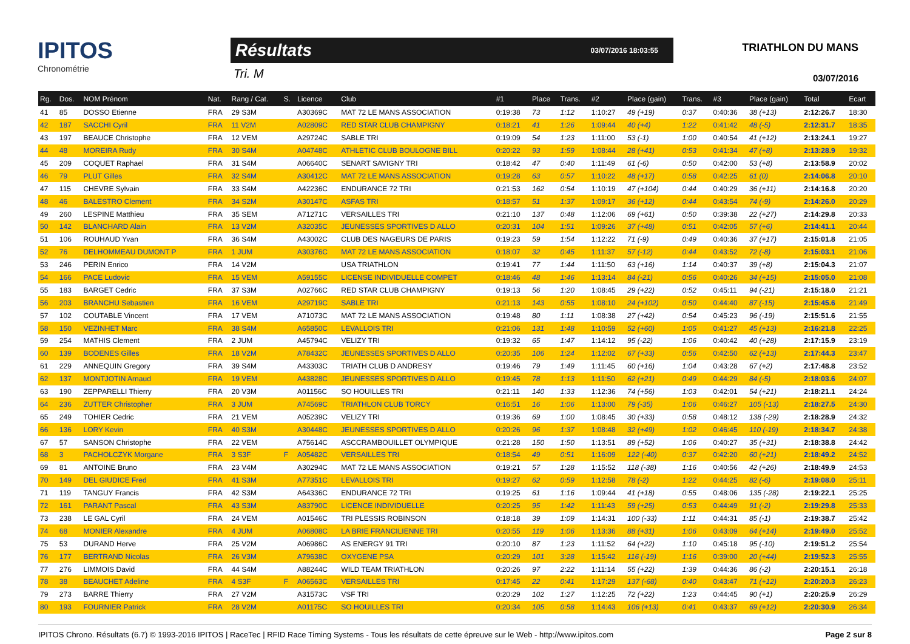IPITOS
Chronométrie
Résultats 03/07/2016 18:03:55
Tri. M
TRIATHLON DU MANS
03/07/2016
| Rg. | Dos. | NOM Prénom | Nat. | Rang / Cat. | S. | Licence | Club | #1 | Place | Trans. | #2 | Place (gain) | Trans. | #3 | Place (gain) | Total | Ecart |
| --- | --- | --- | --- | --- | --- | --- | --- | --- | --- | --- | --- | --- | --- | --- | --- | --- | --- |
| 41 | 85 | DOSSO Etienne | FRA | 29 S3M | | A30369C | MAT 72 LE MANS ASSOCIATION | 0:19:38 | 73 | 1:12 | 1:10:27 | 49 (+19) | 0:37 | 0:40:36 | 38 (+13) | 2:12:26.7 | 18:30 |
| 42 | 187 | SACCHI Cyril | FRA | 11 V2M | | A02809C | RED STAR CLUB CHAMPIGNY | 0:18:21 | 41 | 1:26 | 1:09:44 | 40 (+4) | 1:22 | 0:41:42 | 48 (-5) | 2:12:31.7 | 18:35 |
| 43 | 197 | BEAUCE Christophe | FRA | 12 VEM | | A29724C | SABLE TRI | 0:19:09 | 54 | 1:23 | 1:11:00 | 53 (-1) | 1:00 | 0:40:54 | 41 (+12) | 2:13:24.1 | 19:27 |
| 44 | 48 | MOREIRA Rudy | FRA | 30 S4M | | A04748C | ATHLETIC CLUB BOULOGNE BILL | 0:20:22 | 93 | 1:59 | 1:08:44 | 28 (+41) | 0:53 | 0:41:34 | 47 (+8) | 2:13:28.9 | 19:32 |
| 45 | 209 | COQUET Raphael | FRA | 31 S4M | | A06640C | SENART SAVIGNY TRI | 0:18:42 | 47 | 0:40 | 1:11:49 | 61 (-6) | 0:50 | 0:42:00 | 53 (+8) | 2:13:58.9 | 20:02 |
| 46 | 79 | PLUT Gilles | FRA | 32 S4M | | A30412C | MAT 72 LE MANS ASSOCIATION | 0:19:28 | 63 | 0:57 | 1:10:22 | 48 (+17) | 0:58 | 0:42:25 | 61 (0) | 2:14:06.8 | 20:10 |
| 47 | 115 | CHEVRE Sylvain | FRA | 33 S4M | | A42236C | ENDURANCE 72 TRI | 0:21:53 | 162 | 0:54 | 1:10:19 | 47 (+104) | 0:44 | 0:40:29 | 36 (+11) | 2:14:16.8 | 20:20 |
| 48 | 46 | BALESTRO Clement | FRA | 34 S2M | | A30147C | ASFAS TRI | 0:18:57 | 51 | 1:37 | 1:09:17 | 36 (+12) | 0:44 | 0:43:54 | 74 (-9) | 2:14:26.0 | 20:29 |
| 49 | 260 | LESPINE Matthieu | FRA | 35 SEM | | A71271C | VERSAILLES TRI | 0:21:10 | 137 | 0:48 | 1:12:06 | 69 (+61) | 0:50 | 0:39:38 | 22 (+27) | 2:14:29.8 | 20:33 |
| 50 | 142 | BLANCHARD Alain | FRA | 13 V2M | | A32035C | JEUNESSES SPORTIVES D ALLO | 0:20:31 | 104 | 1:51 | 1:09:26 | 37 (+48) | 0:51 | 0:42:05 | 57 (+6) | 2:14:41.1 | 20:44 |
| 51 | 106 | ROUHAUD Yvan | FRA | 36 S4M | | A43002C | CLUB DES NAGEURS DE PARIS | 0:19:23 | 59 | 1:54 | 1:12:22 | 71 (-9) | 0:49 | 0:40:36 | 37 (+17) | 2:15:01.8 | 21:05 |
| 52 | 76 | DELHOMMEAU DUMONT P | FRA | 1 JUM | | A30376C | MAT 72 LE MANS ASSOCIATION | 0:18:07 | 32 | 0:45 | 1:11:37 | 57 (-12) | 0:44 | 0:43:52 | 72 (-8) | 2:15:03.1 | 21:06 |
| 53 | 246 | PERIN Enrico | FRA | 14 V2M | | | USA TRIATHLON | 0:19:41 | 77 | 1:44 | 1:11:50 | 63 (+16) | 1:14 | 0:40:37 | 39 (+8) | 2:15:04.3 | 21:07 |
| 54 | 166 | PACE Ludovic | FRA | 15 VEM | | A59155C | LICENSE INDIVIDUELLE COMPET | 0:18:46 | 48 | 1:46 | 1:13:14 | 84 (-21) | 0:56 | 0:40:26 | 34 (+15) | 2:15:05.0 | 21:08 |
| 55 | 183 | BARGET Cedric | FRA | 37 S3M | | A02766C | RED STAR CLUB CHAMPIGNY | 0:19:13 | 56 | 1:20 | 1:08:45 | 29 (+22) | 0:52 | 0:45:11 | 94 (-21) | 2:15:18.0 | 21:21 |
| 56 | 203 | BRANCHU Sebastien | FRA | 16 VEM | | A29719C | SABLE TRI | 0:21:13 | 143 | 0:55 | 1:08:10 | 24 (+102) | 0:50 | 0:44:40 | 87 (-15) | 2:15:45.6 | 21:49 |
| 57 | 102 | COUTABLE Vincent | FRA | 17 VEM | | A71073C | MAT 72 LE MANS ASSOCIATION | 0:19:48 | 80 | 1:11 | 1:08:38 | 27 (+42) | 0:54 | 0:45:23 | 96 (-19) | 2:15:51.6 | 21:55 |
| 58 | 150 | VEZINHET Marc | FRA | 38 S4M | | A65850C | LEVALLOIS TRI | 0:21:06 | 131 | 1:48 | 1:10:59 | 52 (+60) | 1:05 | 0:41:27 | 45 (+13) | 2:16:21.8 | 22:25 |
| 59 | 254 | MATHIS Clement | FRA | 2 JUM | | A45794C | VELIZY TRI | 0:19:32 | 65 | 1:47 | 1:14:12 | 95 (-22) | 1:06 | 0:40:42 | 40 (+28) | 2:17:15.9 | 23:19 |
| 60 | 139 | BODENES Gilles | FRA | 18 V2M | | A78432C | JEUNESSES SPORTIVES D ALLO | 0:20:35 | 106 | 1:24 | 1:12:02 | 67 (+33) | 0:56 | 0:42:50 | 62 (+13) | 2:17:44.3 | 23:47 |
| 61 | 229 | ANNEQUIN Gregory | FRA | 39 S4M | | A43303C | TRIATH CLUB D ANDRESY | 0:19:46 | 79 | 1:49 | 1:11:45 | 60 (+16) | 1:04 | 0:43:28 | 67 (+2) | 2:17:48.8 | 23:52 |
| 62 | 137 | MONTJOTIN Arnaud | FRA | 19 VEM | | A43828C | JEUNESSES SPORTIVES D ALLO | 0:19:45 | 78 | 1:13 | 1:11:50 | 62 (+21) | 0:49 | 0:44:29 | 84 (-5) | 2:18:03.6 | 24:07 |
| 63 | 190 | ZEPPARELLI Thierry | FRA | 20 V3M | | A01156C | SO HOUILLES TRI | 0:21:11 | 140 | 1:33 | 1:12:36 | 74 (+56) | 1:03 | 0:42:01 | 54 (+21) | 2:18:21.1 | 24:24 |
| 64 | 236 | ZUTTER Christopher | FRA | 3 JUM | | A74569C | TRIATHLON CLUB TORCY | 0:16:51 | 16 | 1:06 | 1:13:00 | 79 (-35) | 1:06 | 0:46:27 | 105 (-13) | 2:18:27.5 | 24:30 |
| 65 | 249 | TOHIER Cedric | FRA | 21 VEM | | A05239C | VELIZY TRI | 0:19:36 | 69 | 1:00 | 1:08:45 | 30 (+33) | 0:58 | 0:48:12 | 138 (-29) | 2:18:28.9 | 24:32 |
| 66 | 136 | LORY Kevin | FRA | 40 S3M | | A30448C | JEUNESSES SPORTIVES D ALLO | 0:20:26 | 96 | 1:37 | 1:08:48 | 32 (+49) | 1:02 | 0:46:45 | 110 (-19) | 2:18:34.7 | 24:38 |
| 67 | 57 | SANSON Christophe | FRA | 22 VEM | | A75614C | ASCCRAMBOUILLET OLYMPIQUE | 0:21:28 | 150 | 1:50 | 1:13:51 | 89 (+52) | 1:06 | 0:40:27 | 35 (+31) | 2:18:38.8 | 24:42 |
| 68 | 3 | PACHOLCZYK Morgane | FRA | 3 S3F | F | A05482C | VERSAILLES TRI | 0:18:54 | 49 | 0:51 | 1:16:09 | 122 (-40) | 0:37 | 0:42:20 | 60 (+21) | 2:18:49.2 | 24:52 |
| 69 | 81 | ANTOINE Bruno | FRA | 23 V4M | | A30294C | MAT 72 LE MANS ASSOCIATION | 0:19:21 | 57 | 1:28 | 1:15:52 | 118 (-38) | 1:16 | 0:40:56 | 42 (+26) | 2:18:49.9 | 24:53 |
| 70 | 149 | DEL GIUDICE Fred | FRA | 41 S3M | | A77351C | LEVALLOIS TRI | 0:19:27 | 62 | 0:59 | 1:12:58 | 78 (-2) | 1:22 | 0:44:25 | 82 (-6) | 2:19:08.0 | 25:11 |
| 71 | 119 | TANGUY Francis | FRA | 42 S3M | | A64336C | ENDURANCE 72 TRI | 0:19:25 | 61 | 1:16 | 1:09:44 | 41 (+18) | 0:55 | 0:48:06 | 135 (-28) | 2:19:22.1 | 25:25 |
| 72 | 161 | PARANT Pascal | FRA | 43 S3M | | A83790C | LICENCE INDIVIDUELLE | 0:20:25 | 95 | 1:42 | 1:11:43 | 59 (+25) | 0:53 | 0:44:49 | 91 (-2) | 2:19:29.8 | 25:33 |
| 73 | 238 | LE GAL Cyril | FRA | 24 VEM | | A01546C | TRI PLESSIS ROBINSON | 0:18:18 | 39 | 1:09 | 1:14:31 | 100 (-33) | 1:11 | 0:44:31 | 85 (-1) | 2:19:38.7 | 25:42 |
| 74 | 68 | MONIER Alexandre | FRA | 4 JUM | | A06808C | LA BRIE FRANCILIENNE TRI | 0:20:55 | 119 | 1:06 | 1:13:36 | 88 (+31) | 1:06 | 0:43:09 | 64 (+14) | 2:19:49.0 | 25:52 |
| 75 | 53 | DURAND Herve | FRA | 25 V2M | | A06986C | AS ENERGY 91 TRI | 0:20:10 | 87 | 1:23 | 1:11:52 | 64 (+22) | 1:10 | 0:45:18 | 95 (-10) | 2:19:51.2 | 25:54 |
| 76 | 177 | BERTRAND Nicolas | FRA | 26 V3M | | A79638C | OXYGENE PSA | 0:20:29 | 101 | 3:28 | 1:15:42 | 116 (-19) | 1:16 | 0:39:00 | 20 (+44) | 2:19:52.3 | 25:55 |
| 77 | 276 | LIMMOIS David | FRA | 44 S4M | | A88244C | WILD TEAM TRIATHLON | 0:20:26 | 97 | 2:22 | 1:11:14 | 55 (+22) | 1:39 | 0:44:36 | 86 (-2) | 2:20:15.1 | 26:18 |
| 78 | 38 | BEAUCHET Adeline | FRA | 4 S3F | F | A06563C | VERSAILLES TRI | 0:17:45 | 22 | 0:41 | 1:17:29 | 137 (-68) | 0:40 | 0:43:47 | 71 (+12) | 2:20:20.3 | 26:23 |
| 79 | 273 | BARRE Thierry | FRA | 27 V2M | | A31573C | VSF TRI | 0:20:29 | 102 | 1:27 | 1:12:25 | 72 (+22) | 1:23 | 0:44:45 | 90 (+1) | 2:20:25.9 | 26:29 |
| 80 | 193 | FOURNIER Patrick | FRA | 28 V2M | | A01175C | SO HOUILLES TRI | 0:20:34 | 105 | 0:58 | 1:14:43 | 106 (+13) | 0:41 | 0:43:37 | 69 (+12) | 2:20:30.9 | 26:34 |
IPITOS Chrono. Résultats (6.7) © 1993-2016 IPITOS | RaceTec | RFID Race Timing Systems - Tous les résultats de cette épreuve sur le Web - http://www.ipitos.com Page 2 sur 8